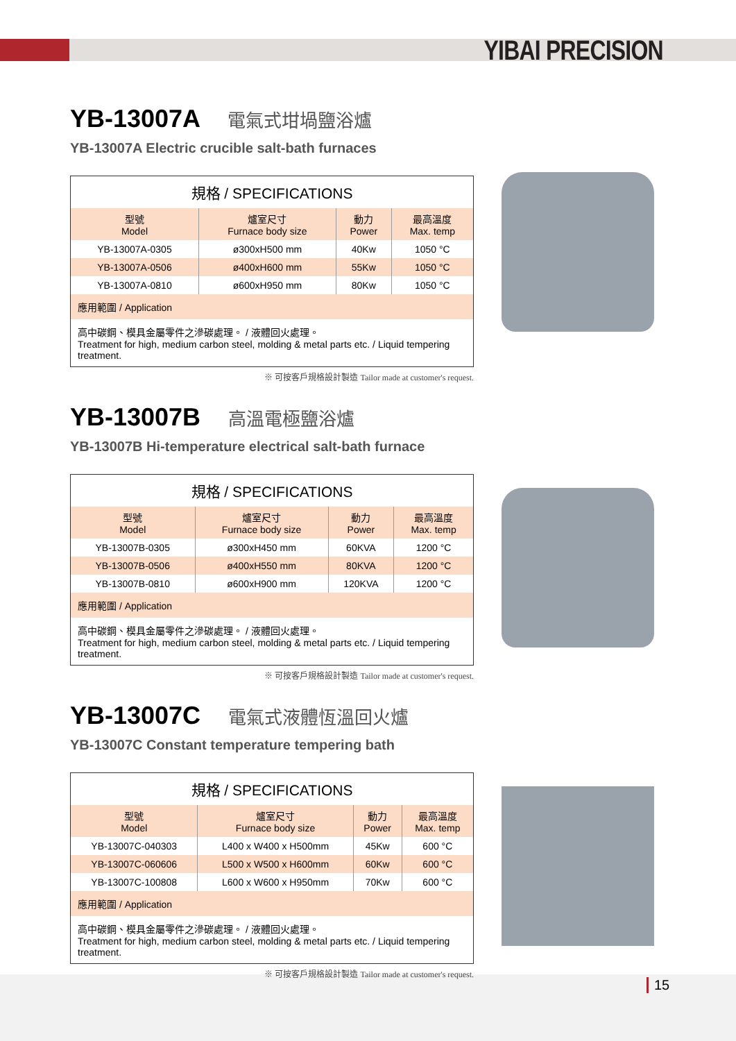YIBAI PRECISION
YB-13007A 電氣式坩堝鹽浴爐
YB-13007A Electric crucible salt-bath furnaces
| 規格 / SPECIFICATIONS | | | |
| 型號 Model | 爐室尺寸 Furnace body size | 動力 Power | 最高溫度 Max. temp |
| YB-13007A-0305 | ø300xH500 mm | 40Kw | 1050 °C |
| YB-13007A-0506 | ø400xH600 mm | 55Kw | 1050 °C |
| YB-13007A-0810 | ø600xH950 mm | 80Kw | 1050 °C |
| 應用範圍 / Application | | | |
| 高中碳鋼、模具金屬零件之滲碳處理。 / 液體回火處理。 Treatment for high, medium carbon steel, molding & metal parts etc. / Liquid tempering treatment. | | | |
※ 可按客戶規格設計製造 Tailor made at customer's request.
YB-13007B 高溫電極鹽浴爐
YB-13007B Hi-temperature electrical salt-bath furnace
| 規格 / SPECIFICATIONS | | | |
| 型號 Model | 爐室尺寸 Furnace body size | 動力 Power | 最高溫度 Max. temp |
| YB-13007B-0305 | ø300xH450 mm | 60KVA | 1200 °C |
| YB-13007B-0506 | ø400xH550 mm | 80KVA | 1200 °C |
| YB-13007B-0810 | ø600xH900 mm | 120KVA | 1200 °C |
| 應用範圍 / Application | | | |
| 高中碳鋼、模具金屬零件之滲碳處理。 / 液體回火處理。 Treatment for high, medium carbon steel, molding & metal parts etc. / Liquid tempering treatment. | | | |
※ 可按客戶規格設計製造 Tailor made at customer's request.
YB-13007C 電氣式液體恆溫回火爐
YB-13007C Constant temperature tempering bath
| 規格 / SPECIFICATIONS | | | |
| 型號 Model | 爐室尺寸 Furnace body size | 動力 Power | 最高溫度 Max. temp |
| YB-13007C-040303 | L400 x W400 x H500mm | 45Kw | 600 °C |
| YB-13007C-060606 | L500 x W500 x H600mm | 60Kw | 600 °C |
| YB-13007C-100808 | L600 x W600 x H950mm | 70Kw | 600 °C |
| 應用範圍 / Application | | | |
| 高中碳鋼、模具金屬零件之滲碳處理。 / 液體回火處理。 Treatment for high, medium carbon steel, molding & metal parts etc. / Liquid tempering treatment. | | | |
※ 可按客戶規格設計製造 Tailor made at customer's request.
15